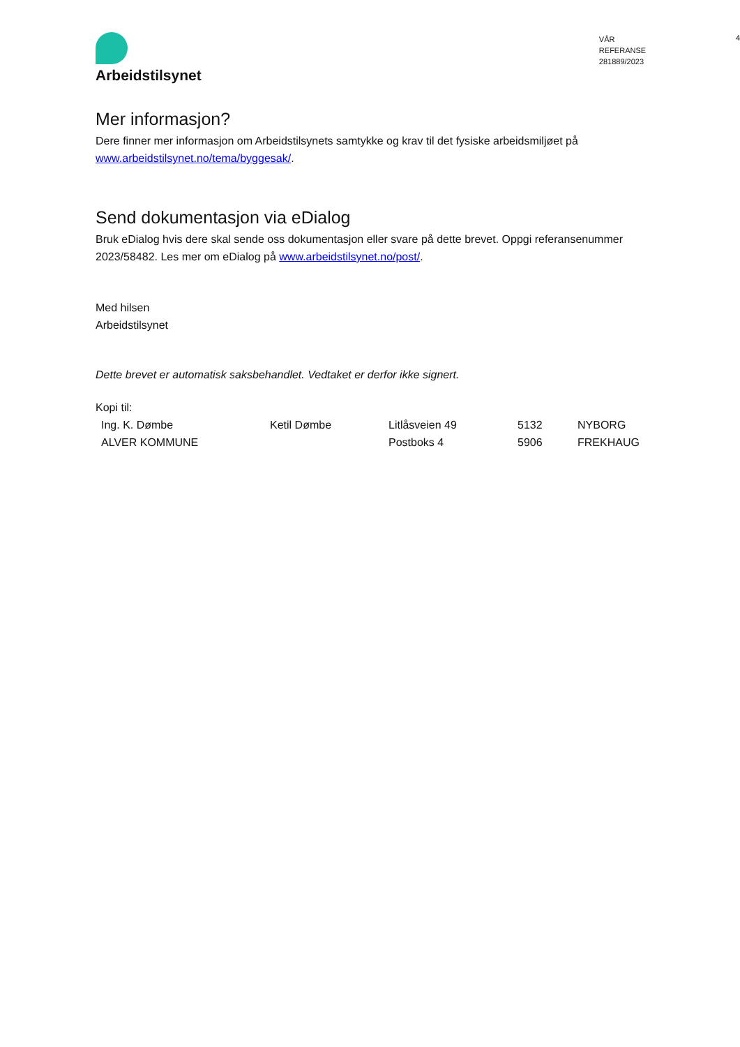Arbeidstilsynet
VÅR REFERANSE
281889/2023
4
Mer informasjon?
Dere finner mer informasjon om Arbeidstilsynets samtykke og krav til det fysiske arbeidsmiljøet på www.arbeidstilsynet.no/tema/byggesak/.
Send dokumentasjon via eDialog
Bruk eDialog hvis dere skal sende oss dokumentasjon eller svare på dette brevet. Oppgi referansenummer 2023/58482. Les mer om eDialog på www.arbeidstilsynet.no/post/.
Med hilsen
Arbeidstilsynet
Dette brevet er automatisk saksbehandlet. Vedtaket er derfor ikke signert.
Kopi til:
| Ing. K. Dømbe | Ketil Dømbe | Litlåsveien 49 | 5132 | NYBORG |
| ALVER KOMMUNE | | Postboks 4 | 5906 | FREKHAUG |